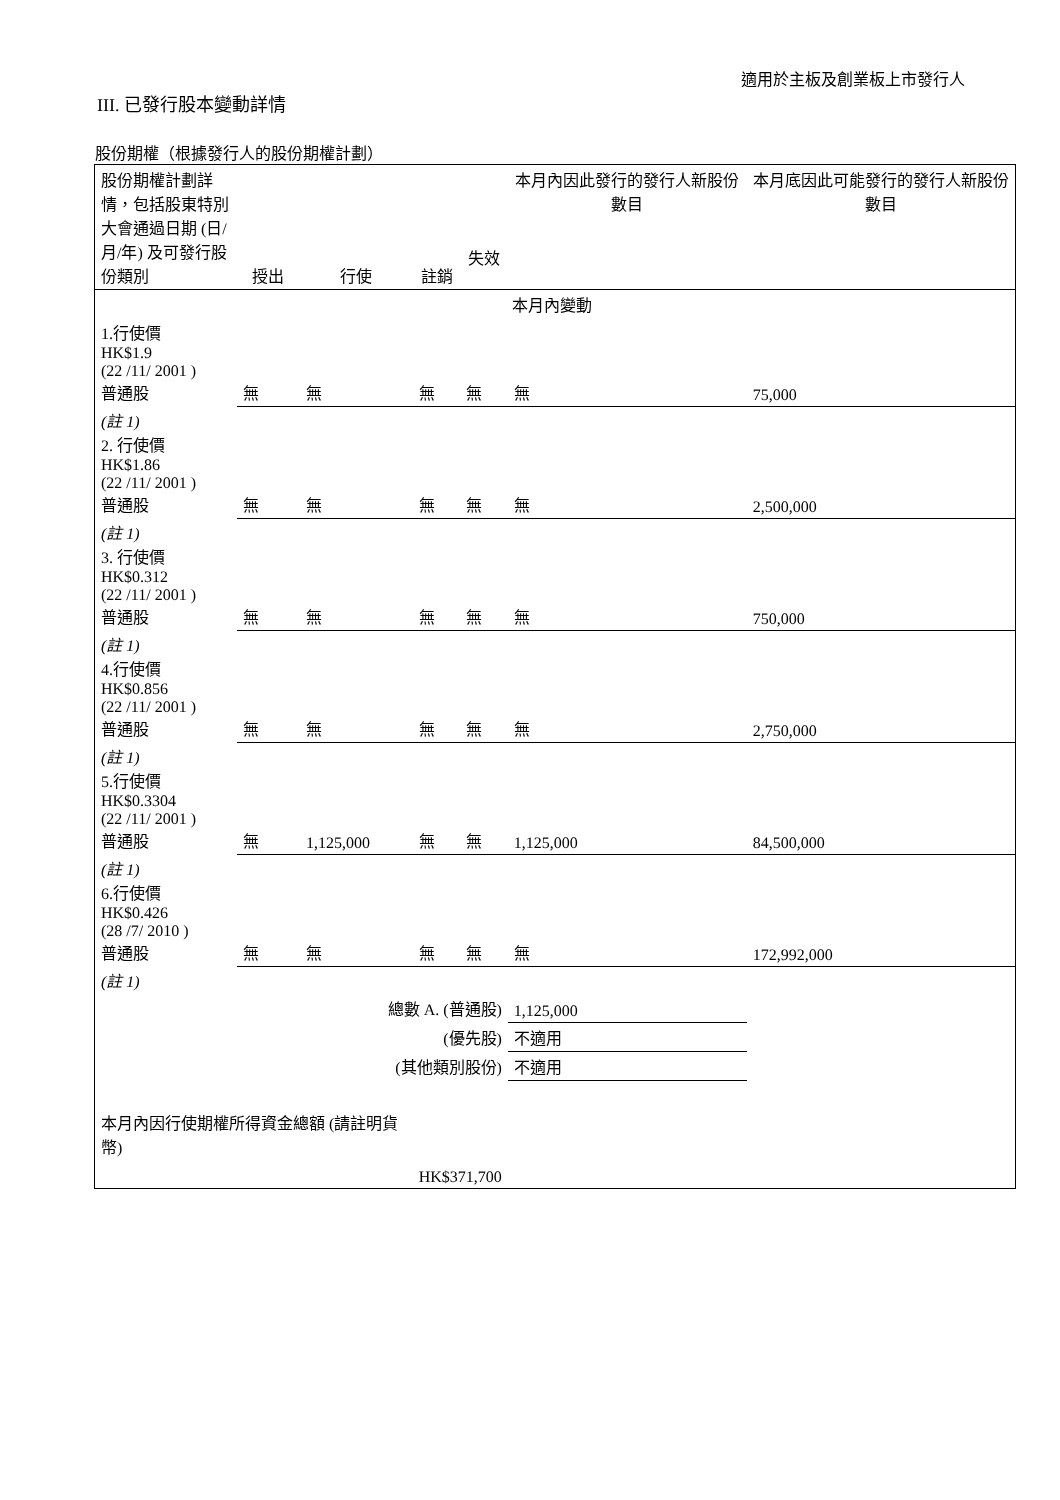適用於主板及創業板上市發行人
III. 已發行股本變動詳情
股份期權（根據發行人的股份期權計劃）
| 股份期權計劃詳情，包括股東特別大會通過日期 (日/月/年) 及可發行股份類別 | 授出 | 行使 | 註銷 | 失效 本月內變動 | 本月內因此發行的發行人新股份數目 | 本月底因此可能發行的發行人新股份數目 |
| --- | --- | --- | --- | --- | --- | --- |
| 本月內變動 | | | | | | |
| 1.行使價 HK$1.9 (22 /11/ 2001 ) 普通股 | 無 | 無 | 無 | 無 | 無 | 75,000 |
| (註 1) 2. 行使價 HK$1.86 (22 /11/ 2001 ) 普通股 | 無 | 無 | 無 | 無 | 無 | 2,500,000 |
| (註 1) 3. 行使價 HK$0.312 (22 /11/ 2001 ) 普通股 | 無 | 無 | 無 | 無 | 無 | 750,000 |
| (註 1) 4.行使價 HK$0.856 (22 /11/ 2001 ) 普通股 | 無 | 無 | 無 | 無 | 無 | 2,750,000 |
| (註 1) 5.行使價 HK$0.3304 (22 /11/ 2001 ) 普通股 | 無 | 1,125,000 | 無 | 無 | 1,125,000 | 84,500,000 |
| (註 1) 6.行使價 HK$0.426 (28 /7/ 2010 ) 普通股 | 無 | 無 | 無 | 無 | 無 | 172,992,000 |
| (註 1) | | | | | | |
| 總數 A. (普通股) | | | | | 1,125,000 | |
| (優先股) | | | | | 不適用 | |
| (其他類別股份) | | | | | 不適用 | |
| 本月內因行使期權所得資金總額 (請註明貨幣) | | | HK$371,700 | | | |